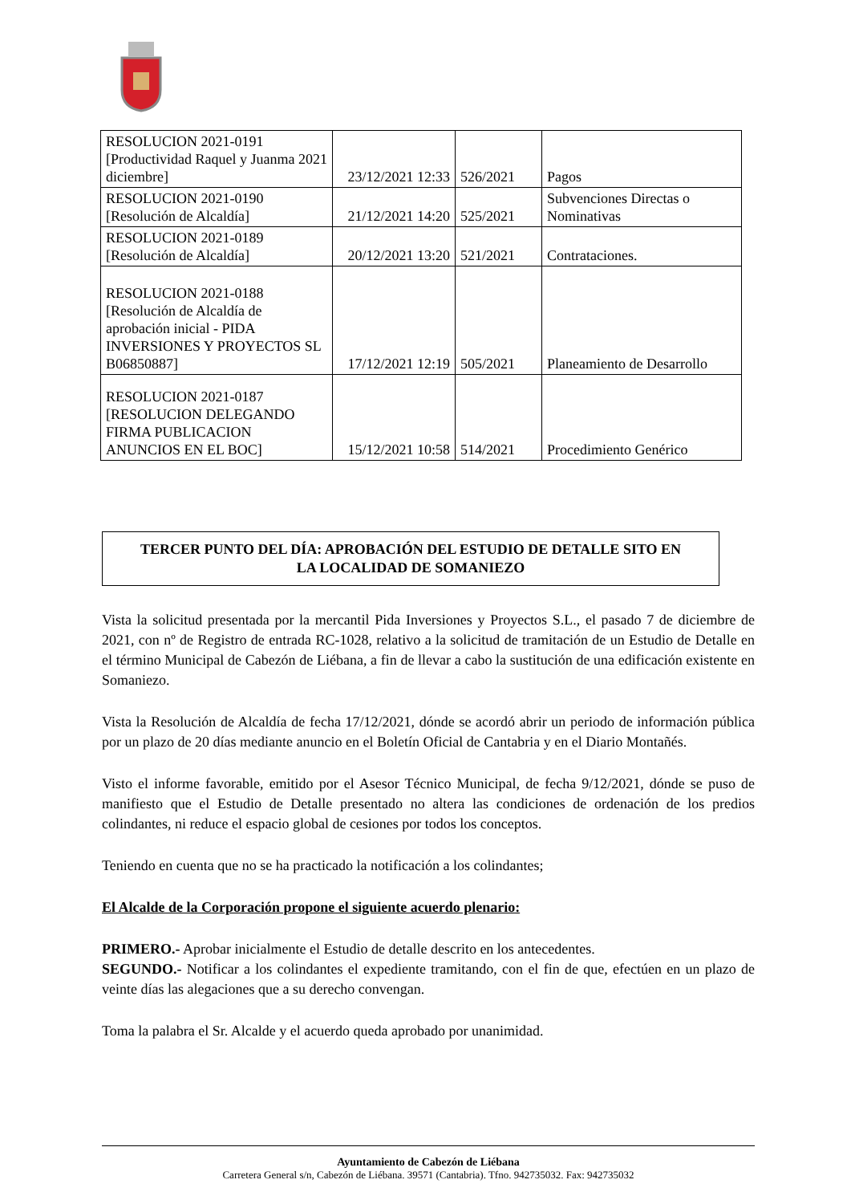| RESOLUCION 2021-0191 [Productividad Raquel y Juanma 2021 diciembre] | 23/12/2021 12:33 | 526/2021 | Pagos |
| RESOLUCION 2021-0190 [Resolución de Alcaldía] | 21/12/2021 14:20 | 525/2021 | Subvenciones Directas o Nominativas |
| RESOLUCION 2021-0189 [Resolución de Alcaldía] | 20/12/2021 13:20 | 521/2021 | Contrataciones. |
| RESOLUCION 2021-0188 [Resolución de Alcaldía de aprobación inicial - PIDA INVERSIONES Y PROYECTOS SL B06850887] | 17/12/2021 12:19 | 505/2021 | Planeamiento de Desarrollo |
| RESOLUCION 2021-0187 [RESOLUCION DELEGANDO FIRMA PUBLICACION ANUNCIOS EN EL BOC] | 15/12/2021 10:58 | 514/2021 | Procedimiento Genérico |
TERCER PUNTO DEL DÍA: APROBACIÓN DEL ESTUDIO DE DETALLE SITO EN
LA LOCALIDAD DE SOMANIEZO
Vista la solicitud presentada por la mercantil Pida Inversiones y Proyectos S.L., el pasado 7 de diciembre de 2021, con nº de Registro de entrada RC-1028, relativo a la solicitud de tramitación de un Estudio de Detalle en el término Municipal de Cabezón de Liébana, a fin de llevar a cabo la sustitución de una edificación existente en Somaniezo.
Vista la Resolución de Alcaldía de fecha 17/12/2021, dónde se acordó abrir un periodo de información pública por un plazo de 20 días mediante anuncio en el Boletín Oficial de Cantabria y en el Diario Montañés.
Visto el informe favorable, emitido por el Asesor Técnico Municipal, de fecha 9/12/2021, dónde se puso de manifiesto que el Estudio de Detalle presentado no altera las condiciones de ordenación de los predios colindantes, ni reduce el espacio global de cesiones por todos los conceptos.
Teniendo en cuenta que no se ha practicado la notificación a los colindantes;
El Alcalde de la Corporación propone el siguiente acuerdo plenario:
PRIMERO.- Aprobar inicialmente el Estudio de detalle descrito en los antecedentes.
SEGUNDO.- Notificar a los colindantes el expediente tramitando, con el fin de que, efectúen en un plazo de veinte días las alegaciones que a su derecho convengan.
Toma la palabra el Sr. Alcalde y el acuerdo queda aprobado por unanimidad.
Ayuntamiento de Cabezón de Liébana
Carretera General s/n, Cabezón de Liébana. 39571 (Cantabria). Tfno. 942735032. Fax: 942735032